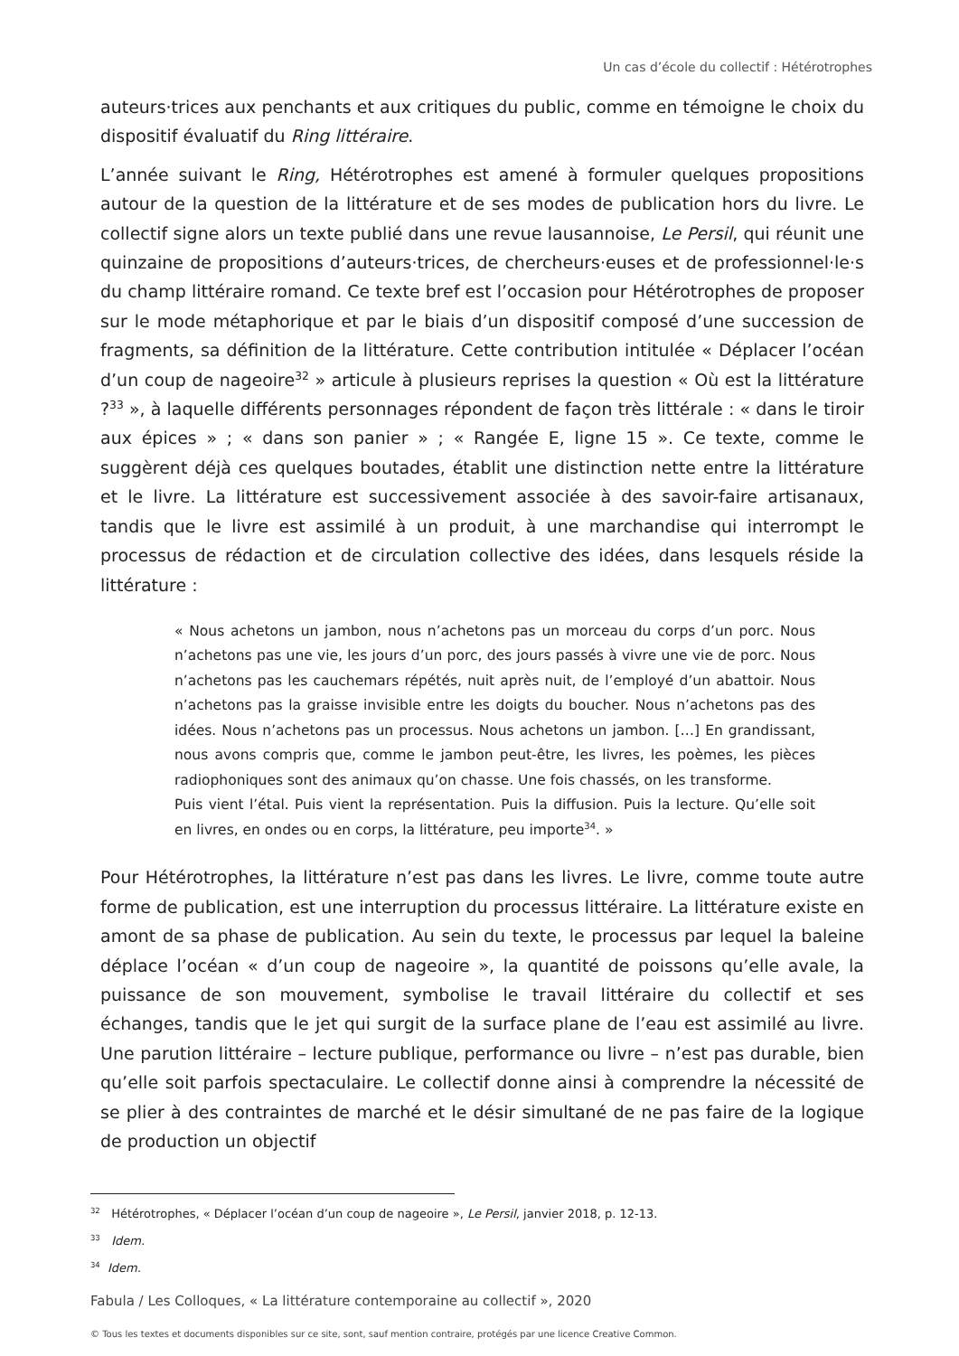Un cas d’école du collectif : Hétérotrophes
auteurs·trices aux penchants et aux critiques du public, comme en témoigne le choix du dispositif évaluatif du Ring littéraire.
L’année suivant le Ring, Hétérotrophes est amené à formuler quelques propositions autour de la question de la littérature et de ses modes de publication hors du livre. Le collectif signe alors un texte publié dans une revue lausannoise, Le Persil, qui réunit une quinzaine de propositions d’auteurs·trices, de chercheurs·euses et de professionnel·le·s du champ littéraire romand. Ce texte bref est l’occasion pour Hétérotrophes de proposer sur le mode métaphorique et par le biais d’un dispositif composé d’une succession de fragments, sa définition de la littérature. Cette contribution intitulée « Déplacer l’océan d’un coup de nageoire<sup>32</sup> » articule à plusieurs reprises la question « Où est la littérature ?<sup>33</sup> », à laquelle différents personnages répondent de façon très littérale : « dans le tiroir aux épices » ; « dans son panier » ; « Rangée E, ligne 15 ». Ce texte, comme le suggèrent déjà ces quelques boutades, établit une distinction nette entre la littérature et le livre. La littérature est successivement associée à des savoir-faire artisanaux, tandis que le livre est assimilé à un produit, à une marchandise qui interrompt le processus de rédaction et de circulation collective des idées, dans lesquels réside la littérature :
« Nous achetons un jambon, nous n’achetons pas un morceau du corps d’un porc. Nous n’achetons pas une vie, les jours d’un porc, des jours passés à vivre une vie de porc. Nous n’achetons pas les cauchemars répétés, nuit après nuit, de l’employé d’un abattoir. Nous n’achetons pas la graisse invisible entre les doigts du boucher. Nous n’achetons pas des idées. Nous n’achetons pas un processus. Nous achetons un jambon. […] En grandissant, nous avons compris que, comme le jambon peut-être, les livres, les poèmes, les pièces radiophoniques sont des animaux qu’on chasse. Une fois chassés, on les transforme.
Puis vient l’étal. Puis vient la représentation. Puis la diffusion. Puis la lecture. Qu’elle soit en livres, en ondes ou en corps, la littérature, peu importe<sup>34</sup>. »
Pour Hétérotrophes, la littérature n’est pas dans les livres. Le livre, comme toute autre forme de publication, est une interruption du processus littéraire. La littérature existe en amont de sa phase de publication. Au sein du texte, le processus par lequel la baleine déplace l’océan « d’un coup de nageoire », la quantité de poissons qu’elle avale, la puissance de son mouvement, symbolise le travail littéraire du collectif et ses échanges, tandis que le jet qui surgit de la surface plane de l’eau est assimilé au livre. Une parution littéraire – lecture publique, performance ou livre – n’est pas durable, bien qu’elle soit parfois spectaculaire. Le collectif donne ainsi à comprendre la nécessité de se plier à des contraintes de marché et le désir simultané de ne pas faire de la logique de production un objectif
<sup>32</sup> Hétérotrophes, « Déplacer l’océan d’un coup de nageoire », Le Persil, janvier 2018, p. 12-13.
<sup>33</sup> Idem.
<sup>34</sup> Idem.
Fabula / Les Colloques, « La littérature contemporaine au collectif », 2020
© Tous les textes et documents disponibles sur ce site, sont, sauf mention contraire, protégés par une licence Creative Common.